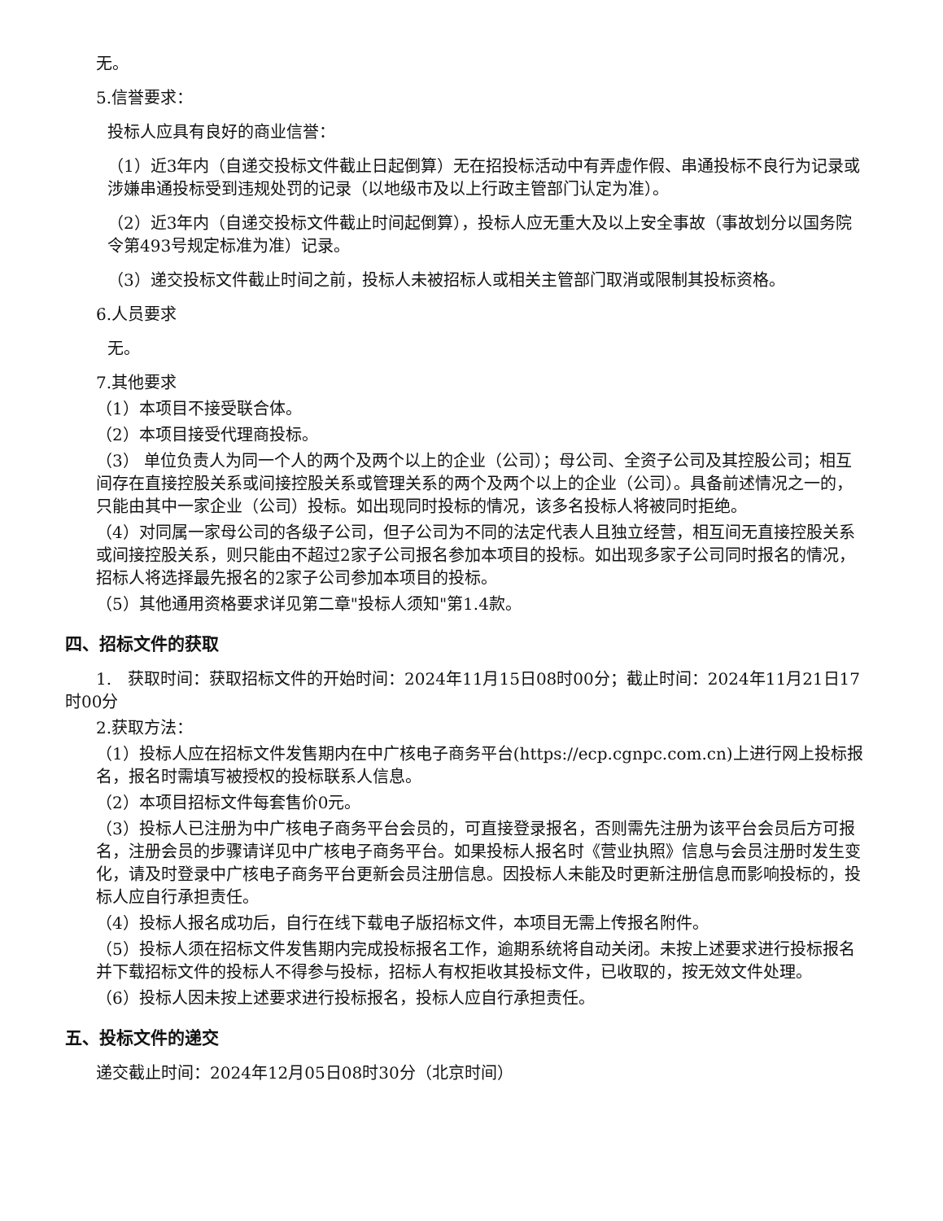无。
5.信誉要求：
投标人应具有良好的商业信誉：
（1）近3年内（自递交投标文件截止日起倒算）无在招投标活动中有弄虚作假、串通投标不良行为记录或涉嫌串通投标受到违规处罚的记录（以地级市及以上行政主管部门认定为准）。
（2）近3年内（自递交投标文件截止时间起倒算），投标人应无重大及以上安全事故（事故划分以国务院令第493号规定标准为准）记录。
（3）递交投标文件截止时间之前，投标人未被招标人或相关主管部门取消或限制其投标资格。
6.人员要求
无。
7.其他要求
（1）本项目不接受联合体。
（2）本项目接受代理商投标。
（3） 单位负责人为同一个人的两个及两个以上的企业（公司）；母公司、全资子公司及其控股公司；相互间存在直接控股关系或间接控股关系或管理关系的两个及两个以上的企业（公司）。具备前述情况之一的，只能由其中一家企业（公司）投标。如出现同时投标的情况，该多名投标人将被同时拒绝。
（4）对同属一家母公司的各级子公司，但子公司为不同的法定代表人且独立经营，相互间无直接控股关系或间接控股关系，则只能由不超过2家子公司报名参加本项目的投标。如出现多家子公司同时报名的情况，招标人将选择最先报名的2家子公司参加本项目的投标。
（5）其他通用资格要求详见第二章"投标人须知"第1.4款。
四、招标文件的获取
1.　获取时间：获取招标文件的开始时间：2024年11月15日08时00分；截止时间：2024年11月21日17时00分
2.获取方法：
（1）投标人应在招标文件发售期内在中广核电子商务平台(https://ecp.cgnpc.com.cn)上进行网上投标报名，报名时需填写被授权的投标联系人信息。
（2）本项目招标文件每套售价0元。
（3）投标人已注册为中广核电子商务平台会员的，可直接登录报名，否则需先注册为该平台会员后方可报名，注册会员的步骤请详见中广核电子商务平台。如果投标人报名时《营业执照》信息与会员注册时发生变化，请及时登录中广核电子商务平台更新会员注册信息。因投标人未能及时更新注册信息而影响投标的，投标人应自行承担责任。
（4）投标人报名成功后，自行在线下载电子版招标文件，本项目无需上传报名附件。
（5）投标人须在招标文件发售期内完成投标报名工作，逾期系统将自动关闭。未按上述要求进行投标报名并下载招标文件的投标人不得参与投标，招标人有权拒收其投标文件，已收取的，按无效文件处理。
（6）投标人因未按上述要求进行投标报名，投标人应自行承担责任。
五、投标文件的递交
递交截止时间：2024年12月05日08时30分（北京时间）